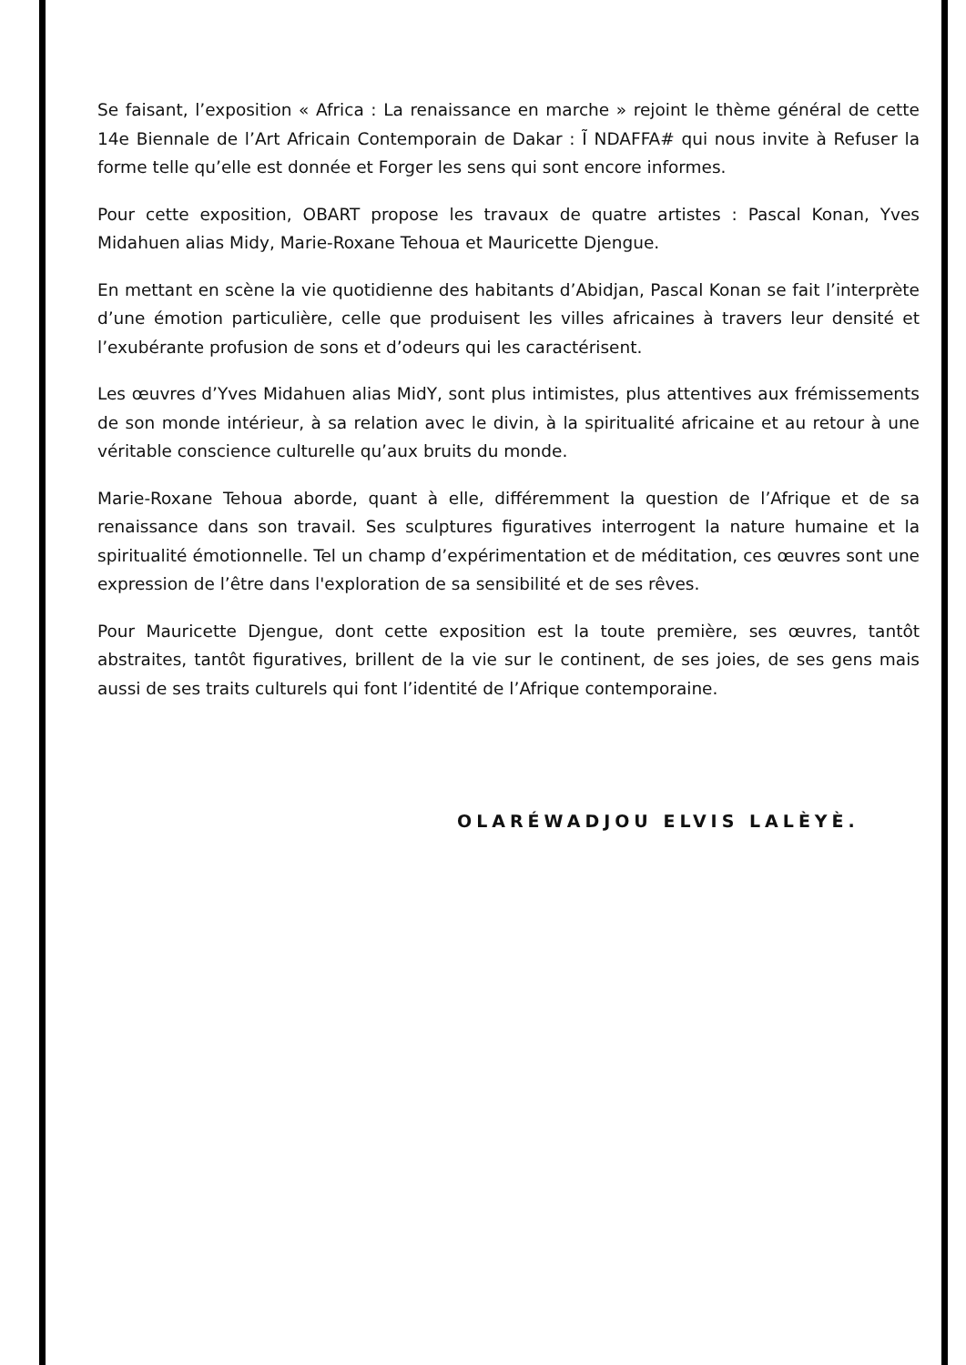Se faisant, l’exposition « Africa : La renaissance en marche » rejoint le thème général de cette 14e Biennale de l’Art Africain Contemporain de Dakar : Ĩ NDAFFA# qui nous invite à Refuser la forme telle qu’elle est donnée et Forger les sens qui sont encore informes.
Pour cette exposition, OBART propose les travaux de quatre artistes : Pascal Konan, Yves Midahuen alias Midy, Marie-Roxane Tehoua et Mauricette Djengue.
En mettant en scène la vie quotidienne des habitants d’Abidjan, Pascal Konan se fait l’interprète d’une émotion particulière, celle que produisent les villes africaines à travers leur densité et l’exubérante profusion de sons et d’odeurs qui les caractérisent.
Les œuvres d’Yves Midahuen alias MidY, sont plus intimistes, plus attentives aux frémissements de son monde intérieur, à sa relation avec le divin, à la spiritualité africaine et au retour à une véritable conscience culturelle qu’aux bruits du monde.
Marie-Roxane Tehoua aborde, quant à elle, différemment la question de l’Afrique et de sa renaissance dans son travail. Ses sculptures figuratives interrogent la nature humaine et la spiritualité émotionnelle. Tel un champ d’expérimentation et de méditation, ces œuvres sont une expression de l’être dans l'exploration de sa sensibilité et de ses rêves.
Pour Mauricette Djengue, dont cette exposition est la toute première, ses œuvres, tantôt abstraites, tantôt figuratives, brillent de la vie sur le continent, de ses joies, de ses gens mais aussi de ses traits culturels qui font l’identité de l’Afrique contemporaine.
OLARÉWADJOU ELVIS LALÈYÈ.